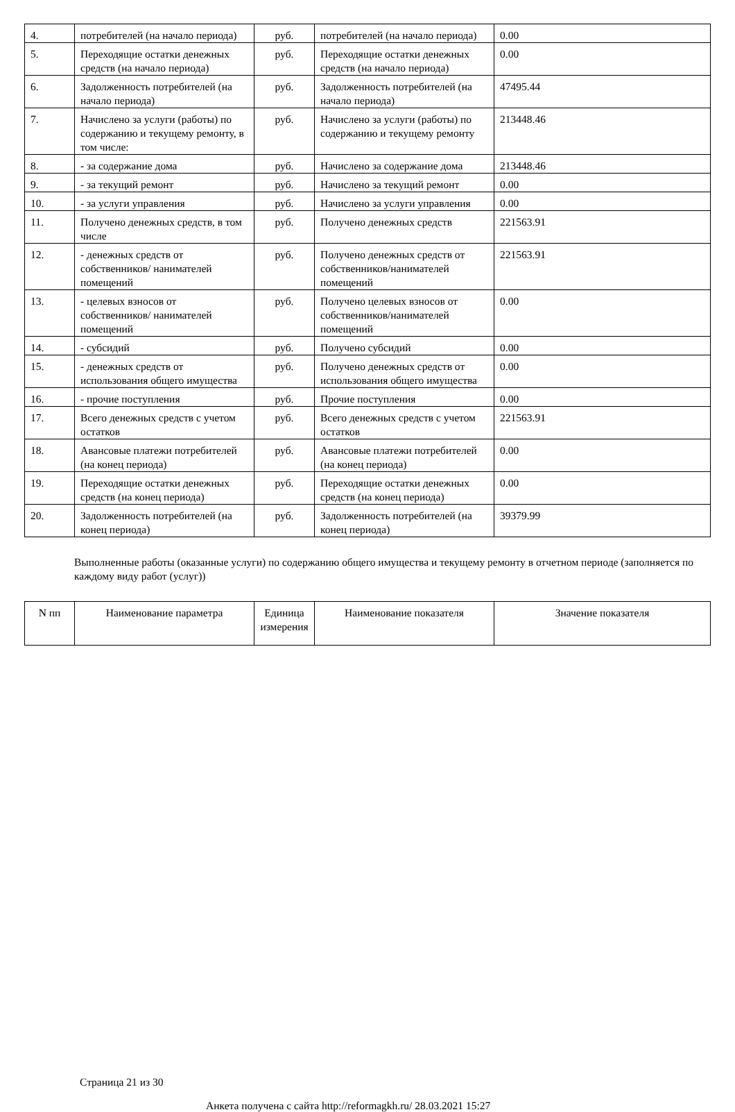| 4. | потребителей (на начало периода) | руб. | потребителей (на начало периода) | 0.00 |
| 5. | Переходящие остатки денежных средств (на начало периода) | руб. | Переходящие остатки денежных средств (на начало периода) | 0.00 |
| 6. | Задолженность потребителей (на начало периода) | руб. | Задолженность потребителей (на начало периода) | 47495.44 |
| 7. | Начислено за услуги (работы) по содержанию и текущему ремонту, в том числе: | руб. | Начислено за услуги (работы) по содержанию и текущему ремонту | 213448.46 |
| 8. | - за содержание дома | руб. | Начислено за содержание дома | 213448.46 |
| 9. | - за текущий ремонт | руб. | Начислено за текущий ремонт | 0.00 |
| 10. | - за услуги управления | руб. | Начислено за услуги управления | 0.00 |
| 11. | Получено денежных средств, в том числе | руб. | Получено денежных средств | 221563.91 |
| 12. | - денежных средств от собственников/ нанимателей помещений | руб. | Получено денежных средств от собственников/нанимателей помещений | 221563.91 |
| 13. | - целевых взносов от собственников/ нанимателей помещений | руб. | Получено целевых взносов от собственников/нанимателей помещений | 0.00 |
| 14. | - субсидий | руб. | Получено субсидий | 0.00 |
| 15. | - денежных средств от использования общего имущества | руб. | Получено денежных средств от использования общего имущества | 0.00 |
| 16. | - прочие поступления | руб. | Прочие поступления | 0.00 |
| 17. | Всего денежных средств с учетом остатков | руб. | Всего денежных средств с учетом остатков | 221563.91 |
| 18. | Авансовые платежи потребителей (на конец периода) | руб. | Авансовые платежи потребителей (на конец периода) | 0.00 |
| 19. | Переходящие остатки денежных средств (на конец периода) | руб. | Переходящие остатки денежных средств (на конец периода) | 0.00 |
| 20. | Задолженность потребителей (на конец периода) | руб. | Задолженность потребителей (на конец периода) | 39379.99 |
Выполненные работы (оказанные услуги) по содержанию общего имущества и текущему ремонту в отчетном периоде (заполняется по каждому виду работ (услуг))
| N пп | Наименование параметра | Единица измерения | Наименование показателя | Значение показателя |
| --- | --- | --- | --- | --- |
Страница 21 из 30
Анкета получена с сайта http://reformagkh.ru/ 28.03.2021 15:27